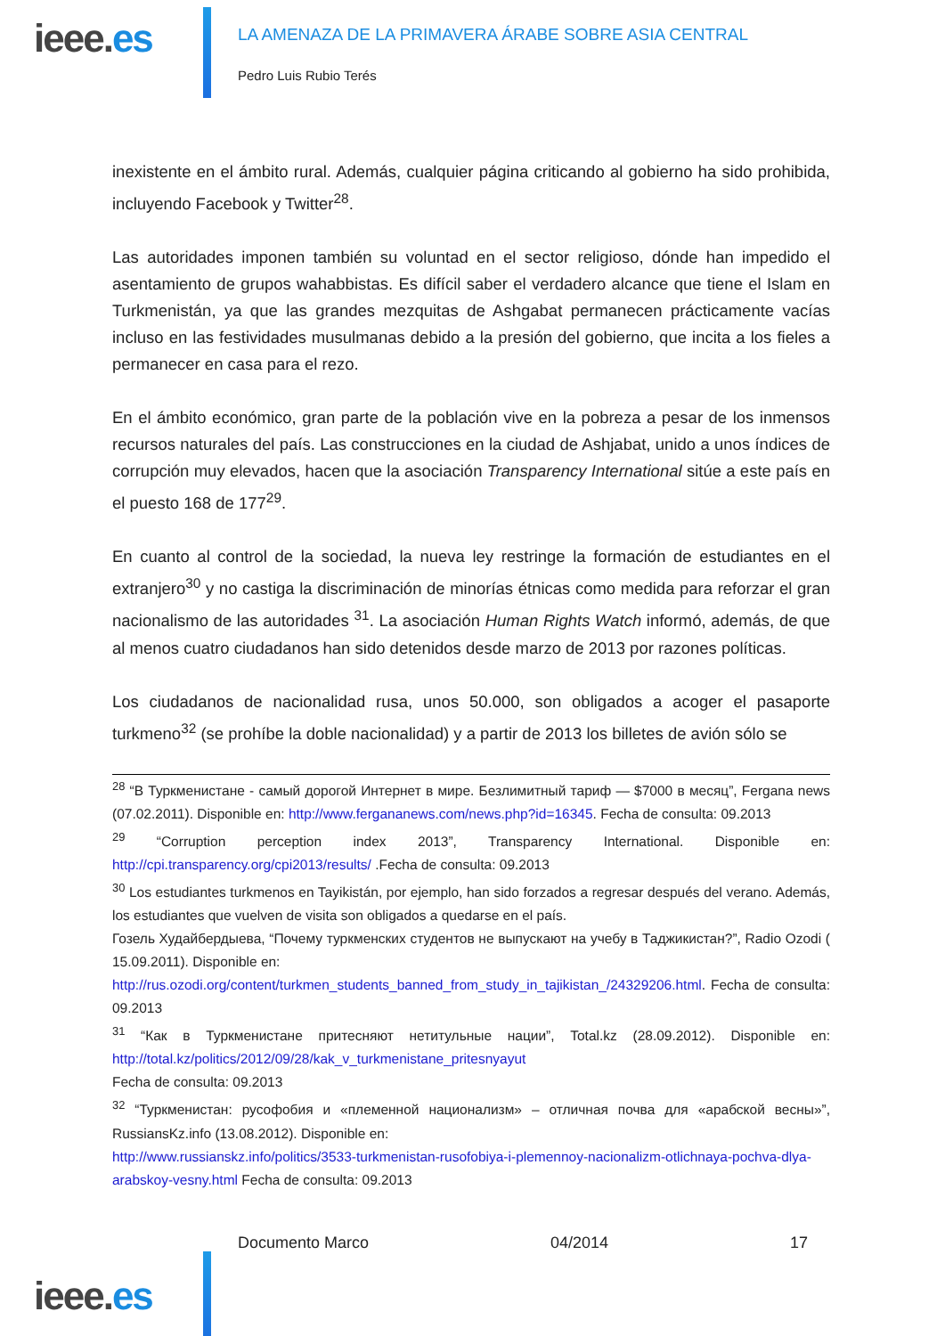ieee.es
LA AMENAZA DE LA PRIMAVERA ÁRABE SOBRE ASIA CENTRAL
Pedro Luis Rubio Terés
inexistente en el ámbito rural. Además, cualquier página criticando al gobierno ha sido prohibida, incluyendo Facebook y Twitter<sup>28</sup>.
Las autoridades imponen también su voluntad en el sector religioso, dónde han impedido el asentamiento de grupos wahabbistas. Es difícil saber el verdadero alcance que tiene el Islam en Turkmenistán, ya que las grandes mezquitas de Ashgabat permanecen prácticamente vacías incluso en las festividades musulmanas debido a la presión del gobierno, que incita a los fieles a permanecer en casa para el rezo.
En el ámbito económico, gran parte de la población vive en la pobreza a pesar de los inmensos recursos naturales del país. Las construcciones en la ciudad de Ashjabat, unido a unos índices de corrupción muy elevados, hacen que la asociación Transparency International sitúe a este país en el puesto 168 de 177<sup>29</sup>.
En cuanto al control de la sociedad, la nueva ley restringe la formación de estudiantes en el extranjero<sup>30</sup> y no castiga la discriminación de minorías étnicas como medida para reforzar el gran nacionalismo de las autoridades <sup>31</sup>. La asociación Human Rights Watch informó, además, de que al menos cuatro ciudadanos han sido detenidos desde marzo de 2013 por razones políticas.
Los ciudadanos de nacionalidad rusa, unos 50.000, son obligados a acoger el pasaporte turkmeno<sup>32</sup> (se prohíbe la doble nacionalidad) y a partir de 2013 los billetes de avión sólo se
<sup>28</sup> “В Туркменистане - самый дорогой Интернет в мире. Безлимитный тариф — $7000 в месяц”, Fergana news (07.02.2011). Disponible en: http://www.fergananews.com/news.php?id=16345. Fecha de consulta: 09.2013
<sup>29</sup> “Corruption perception index 2013”, Transparency International. Disponible en: http://cpi.transparency.org/cpi2013/results/ .Fecha de consulta: 09.2013
<sup>30</sup> Los estudiantes turkmenos en Tayikistán, por ejemplo, han sido forzados a regresar después del verano. Además, los estudiantes que vuelven de visita son obligados a quedarse en el país.
Гозель Худайбердыева, “Почему туркменских студентов не выпускают на учебу в Таджикистан?”, Radio Ozodi ( 15.09.2011). Disponible en:
http://rus.ozodi.org/content/turkmen_students_banned_from_study_in_tajikistan_/24329206.html. Fecha de consulta: 09.2013
<sup>31</sup> “Как в Туркменистане притесняют нетитульные нации”, Total.kz (28.09.2012). Disponible en: http://total.kz/politics/2012/09/28/kak_v_turkmenistane_pritesnyayut
Fecha de consulta: 09.2013
<sup>32</sup> “Туркменистан: русофобия и «племенной национализм» – отличная почва для «арабской весны»”, RussiansKz.info (13.08.2012). Disponible en:
http://www.russianskz.info/politics/3533-turkmenistan-rusofobiya-i-plemennoy-nacionalizm-otlichnaya-pochva-dlya-arabskoy-vesny.html Fecha de consulta: 09.2013
ieee.es
Documento Marco 04/2014 17